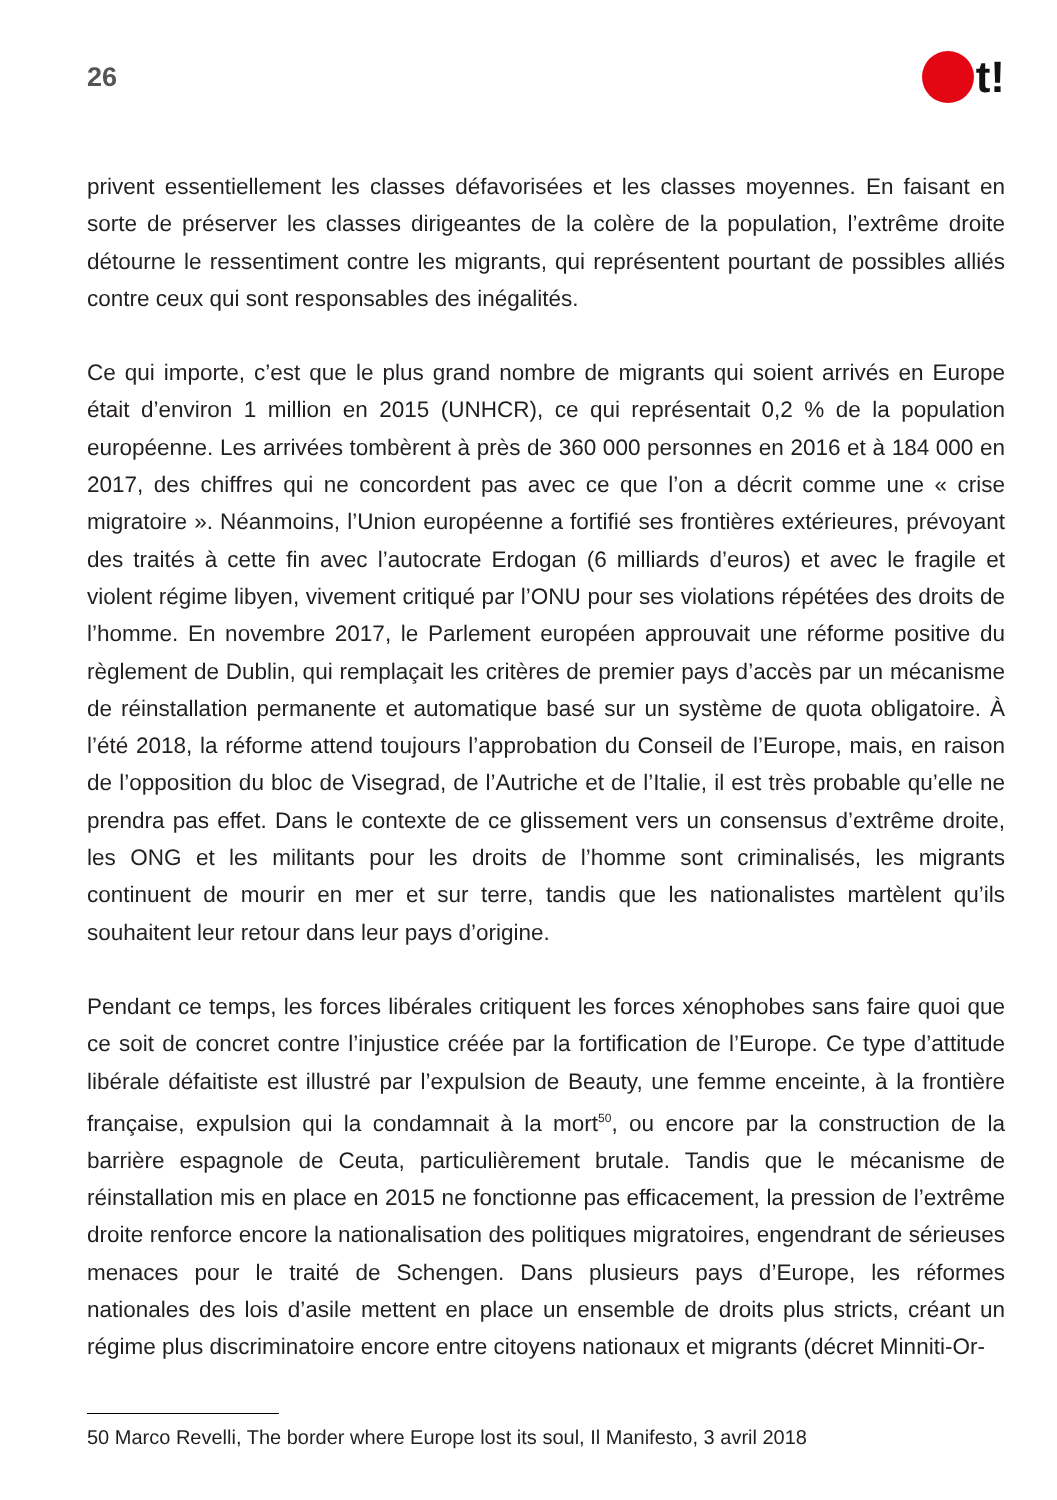26
t!
privent essentiellement les classes défavorisées et les classes moyennes. En faisant en sorte de préserver les classes dirigeantes de la colère de la population, l’extrême droite détourne le ressentiment contre les migrants, qui représentent pourtant de possibles alliés contre ceux qui sont responsables des inégalités.
Ce qui importe, c’est que le plus grand nombre de migrants qui soient arrivés en Europe était d’environ 1 million en 2015 (UNHCR), ce qui représentait 0,2 % de la population européenne. Les arrivées tombèrent à près de 360 000 personnes en 2016 et à 184 000 en 2017, des chiffres qui ne concordent pas avec ce que l’on a décrit comme une « crise migratoire ». Néanmoins, l’Union européenne a fortifié ses frontières extérieures, prévoyant des traités à cette fin avec l’autocrate Erdogan (6 milliards d’euros) et avec le fragile et violent régime libyen, vivement critiqué par l’ONU pour ses violations répétées des droits de l’homme. En novembre 2017, le Parlement européen approuvait une réforme positive du règlement de Dublin, qui remplaçait les critères de premier pays d’accès par un mécanisme de réinstallation permanente et automatique basé sur un système de quota obligatoire. À l’été 2018, la réforme attend toujours l’approbation du Conseil de l’Europe, mais, en raison de l’opposition du bloc de Visegrad, de l’Autriche et de l’Italie, il est très probable qu’elle ne prendra pas effet. Dans le contexte de ce glissement vers un consensus d’extrême droite, les ONG et les militants pour les droits de l’homme sont criminalisés, les migrants continuent de mourir en mer et sur terre, tandis que les nationalistes martèlent qu’ils souhaitent leur retour dans leur pays d’origine.
Pendant ce temps, les forces libérales critiquent les forces xénophobes sans faire quoi que ce soit de concret contre l’injustice créée par la fortification de l’Europe. Ce type d’attitude libérale défaitiste est illustré par l’expulsion de Beauty, une femme enceinte, à la frontière française, expulsion qui la condamnait à la mort<sup>50</sup>, ou encore par la construction de la barrière espagnole de Ceuta, particulièrement brutale. Tandis que le mécanisme de réinstallation mis en place en 2015 ne fonctionne pas efficacement, la pression de l’extrême droite renforce encore la nationalisation des politiques migratoires, engendrant de sérieuses menaces pour le traité de Schengen. Dans plusieurs pays d’Europe, les réformes nationales des lois d’asile mettent en place un ensemble de droits plus stricts, créant un régime plus discriminatoire encore entre citoyens nationaux et migrants (décret Minniti-Or-
50 Marco Revelli, The border where Europe lost its soul, Il Manifesto, 3 avril 2018